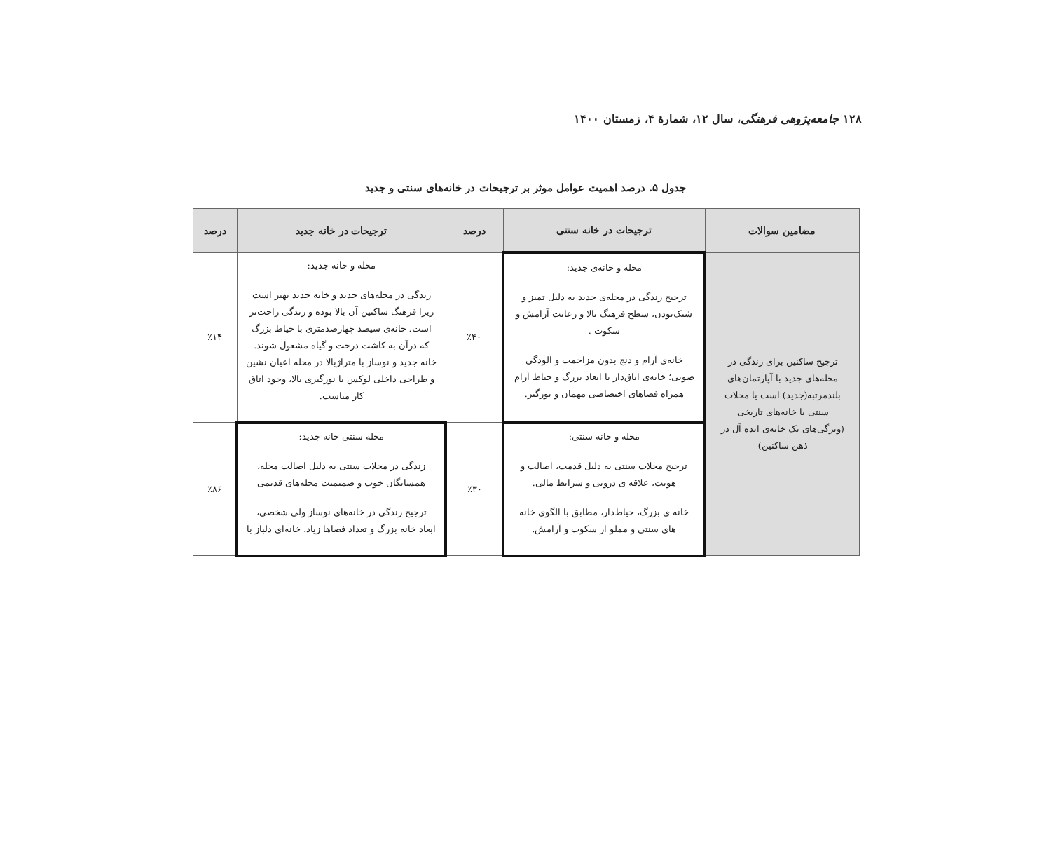۱۲۸ جامعه‌پژوهی فرهنگی، سال ۱۲، شمارهٔ ۴، زمستان ۱۴۰۰
جدول ۵. درصد اهمیت عوامل موثر بر ترجیحات در خانه‌های سنتی و جدید
| مضامین سوالات | ترجیحات در خانه سنتی | درصد | ترجیحات در خانه جدید | درصد |
| --- | --- | --- | --- | --- |
| ترجیح ساکنین برای زندگی در محله‌های جدید با آپارتمان‌های بلندمرتبه(جدید) است یا محلات سنتی با خانه‌های تاریخی (ویژگی‌های یک خانه‌ی ایده آل در ذهن ساکنین) | محله و خانه‌ی جدید: ترجیح زندگی در محله‌ی جدید به دلیل تمیز و شیک‌بودن، سطح فرهنگ بالا و رعایت آرامش و سکوت . خانه‌ی آرام و دنج بدون مزاحمت و آلودگی صوتی؛ خانه‌ی اتاق‌دار با ابعاد بزرگ و حیاط آرام همراه فضاهای اختصاصی مهمان و نورگیر. | ٪۴۰ | محله و خانه جدید: زندگی در محله‌های جدید و خانه جدید بهتر است زیرا فرهنگ ساکنین آن بالا بوده و زندگی راحت‌تر است. خانه‌ی سیصد چهارصدمتری با حیاط بزرگ که درآن به کاشت درخت و گیاه مشغول شوند. خانه جدید و نوساز با متراژبالا در محله اعیان نشین و طراحی داخلی لوکس با نورگیری بالا، وجود اتاق کار مناسب. | ٪۱۴ |
| | محله و خانه سنتی: ترجیح محلات سنتی به دلیل قدمت، اصالت و هویت، علاقه ی درونی و شرایط مالی. خانه ی بزرگ، حیاط‌دار، مطابق با الگوی خانه های سنتی و مملو از سکوت و آرامش. | ٪۳۰ | محله سنتی خانه جدید: زندگی در محلات سنتی به دلیل اصالت محله، همسایگان خوب و صمیمیت محله‌های قدیمی ترجیح زندگی در خانه‌های نوساز ولی شخصی، ابعاد خانه بزرگ و تعداد فضاها زیاد. خانه‌ای دلباز با | ٪۸۶ |